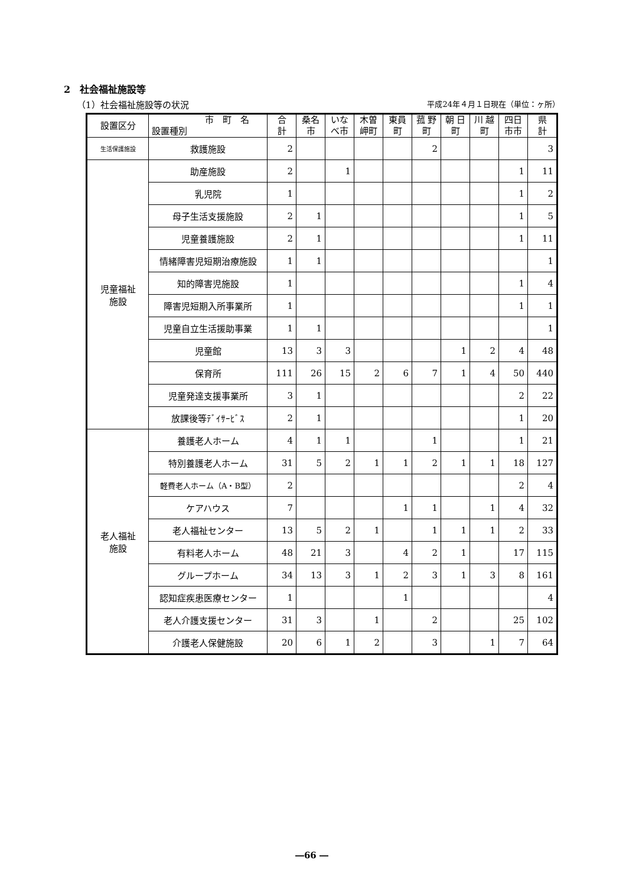2　社会福祉施設等
（1）社会福祉施設等の状況 平成24年４月１日現在（単位：ヶ所）
| 設置区分 | 市 町 名 設置種別 | 合 計 | 桑名 市 | いな べ市 | 木曽 岬町 | 東員 町 | 菰 野 町 | 朝 日 町 | 川 越 町 | 四日 市市 | 県 計 |
| --- | --- | --- | --- | --- | --- | --- | --- | --- | --- | --- | --- |
| 生活保護施設 | 救護施設 | 2 | | | | | 2 | | | | 3 |
| 児童福祉 施設 | 助産施設 | 2 | | 1 | | | | | | 1 | 11 |
| | 乳児院 | 1 | | | | | | | | 1 | 2 |
| | 母子生活支援施設 | 2 | 1 | | | | | | | 1 | 5 |
| | 児童養護施設 | 2 | 1 | | | | | | | 1 | 11 |
| | 情緒障害児短期治療施設 | 1 | 1 | | | | | | | | 1 |
| | 知的障害児施設 | 1 | | | | | | | | 1 | 4 |
| | 障害児短期入所事業所 | 1 | | | | | | | | 1 | 1 |
| | 児童自立生活援助事業 | 1 | 1 | | | | | | | | 1 |
| | 児童館 | 13 | 3 | 3 | | | | 1 | 2 | 4 | 48 |
| | 保育所 | 111 | 26 | 15 | 2 | 6 | 7 | 1 | 4 | 50 | 440 |
| | 児童発達支援事業所 | 3 | 1 | | | | | | | 2 | 22 |
| | 放課後等ﾃﾞｲｻｰﾋﾞｽ | 2 | 1 | | | | | | | 1 | 20 |
| 老人福祉 施設 | 養護老人ホーム | 4 | 1 | 1 | | | 1 | | | 1 | 21 |
| | 特別養護老人ホーム | 31 | 5 | 2 | 1 | 1 | 2 | 1 | 1 | 18 | 127 |
| | 軽費老人ホーム（A・B型） | 2 | | | | | | | | 2 | 4 |
| | ケアハウス | 7 | | | | 1 | 1 | | 1 | 4 | 32 |
| | 老人福祉センター | 13 | 5 | 2 | 1 | | 1 | 1 | 1 | 2 | 33 |
| | 有料老人ホーム | 48 | 21 | 3 | | 4 | 2 | 1 | | 17 | 115 |
| | グループホーム | 34 | 13 | 3 | 1 | 2 | 3 | 1 | 3 | 8 | 161 |
| | 認知症疾患医療センター | 1 | | | | 1 | | | | | 4 |
| | 老人介護支援センター | 31 | 3 | | 1 | | 2 | | | 25 | 102 |
| | 介護老人保健施設 | 20 | 6 | 1 | 2 | | 3 | | 1 | 7 | 64 |
―66 ―